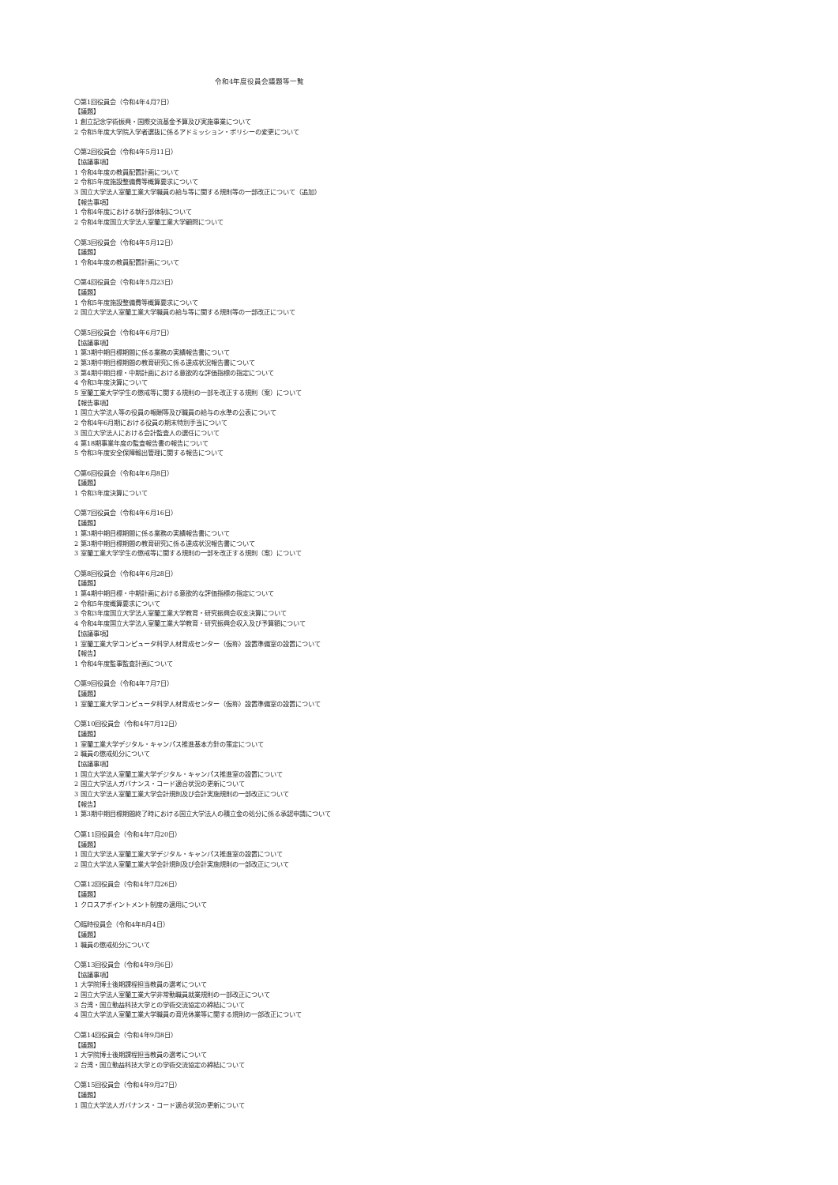令和4年度役員会議題等一覧
〇第1回役員会（令和4年4月7日）
【議題】
1 創立記念学術振興・国際交流基金予算及び実施事業について
2 令和5年度大学院入学者選抜に係るアドミッション・ポリシーの変更について
〇第2回役員会（令和4年5月11日）
【協議事項】
1 令和4年度の教員配置計画について
2 令和5年度施設整備費等概算要求について
3 国立大学法人室蘭工業大学職員の給与等に関する規則等の一部改正について（追加）
【報告事項】
1 令和4年度における執行部体制について
2 令和4年度国立大学法人室蘭工業大学顧問について
〇第3回役員会（令和4年5月12日）
【議題】
1 令和4年度の教員配置計画について
〇第4回役員会（令和4年5月23日）
【議題】
1 令和5年度施設整備費等概算要求について
2 国立大学法人室蘭工業大学職員の給与等に関する規則等の一部改正について
〇第5回役員会（令和4年6月7日）
【協議事項】
1 第3期中期目標期間に係る業務の実績報告書について
2 第3期中期目標期間の教育研究に係る達成状況報告書について
3 第4期中期目標・中期計画における意欲的な評価指標の指定について
4 令和3年度決算について
5 室蘭工業大学学生の懲戒等に関する規則の一部を改正する規則（案）について
【報告事項】
1 国立大学法人等の役員の報酬等及び職員の給与の水準の公表について
2 令和4年6月期における役員の期末特別手当について
3 国立大学法人における会計監査人の選任について
4 第18期事業年度の監査報告書の報告について
5 令和3年度安全保障輸出管理に関する報告について
〇第6回役員会（令和4年6月8日）
【議題】
1 令和3年度決算について
〇第7回役員会（令和4年6月16日）
【議題】
1 第3期中期目標期間に係る業務の実績報告書について
2 第3期中期目標期間の教育研究に係る達成状況報告書について
3 室蘭工業大学学生の懲戒等に関する規則の一部を改正する規則（案）について
〇第8回役員会（令和4年6月28日）
【議題】
1 第4期中期目標・中期計画における意欲的な評価指標の指定について
2 令和5年度概算要求について
3 令和3年度国立大学法人室蘭工業大学教育・研究振興会収支決算について
4 令和4年度国立大学法人室蘭工業大学教育・研究振興会収入及び予算額について
【協議事項】
1 室蘭工業大学コンピュータ科学人材育成センター（仮称）設置準備室の設置について
【報告】
1 令和4年度監事監査計画について
〇第9回役員会（令和4年7月7日）
【議題】
1 室蘭工業大学コンピュータ科学人材育成センター（仮称）設置準備室の設置について
〇第10回役員会（令和4年7月12日）
【議題】
1 室蘭工業大学デジタル・キャンパス推進基本方針の策定について
2 職員の懲戒処分について
【協議事項】
1 国立大学法人室蘭工業大学デジタル・キャンパス推進室の設置について
2 国立大学法人ガバナンス・コード適合状況の更新について
3 国立大学法人室蘭工業大学会計規則及び会計実施規則の一部改正について
【報告】
1 第3期中期目標期間終了時における国立大学法人の積立金の処分に係る承認申請について
〇第11回役員会（令和4年7月20日）
【議題】
1 国立大学法人室蘭工業大学デジタル・キャンパス推進室の設置について
2 国立大学法人室蘭工業大学会計規則及び会計実施規則の一部改正について
〇第12回役員会（令和4年7月26日）
【議題】
1 クロスアポイントメント制度の適用について
〇臨時役員会（令和4年8月4日）
【議題】
1 職員の懲戒処分について
〇第13回役員会（令和4年9月6日）
【協議事項】
1 大学院博士後期課程担当教員の選考について
2 国立大学法人室蘭工業大学非常勤職員就業規則の一部改正について
3 台湾・国立勤益科技大学との学術交流協定の締結について
4 国立大学法人室蘭工業大学職員の育児休業等に関する規則の一部改正について
〇第14回役員会（令和4年9月8日）
【議題】
1 大学院博士後期課程担当教員の選考について
2 台湾・国立勤益科技大学との学術交流協定の締結について
〇第15回役員会（令和4年9月27日）
【議題】
1 国立大学法人ガバナンス・コード適合状況の更新について